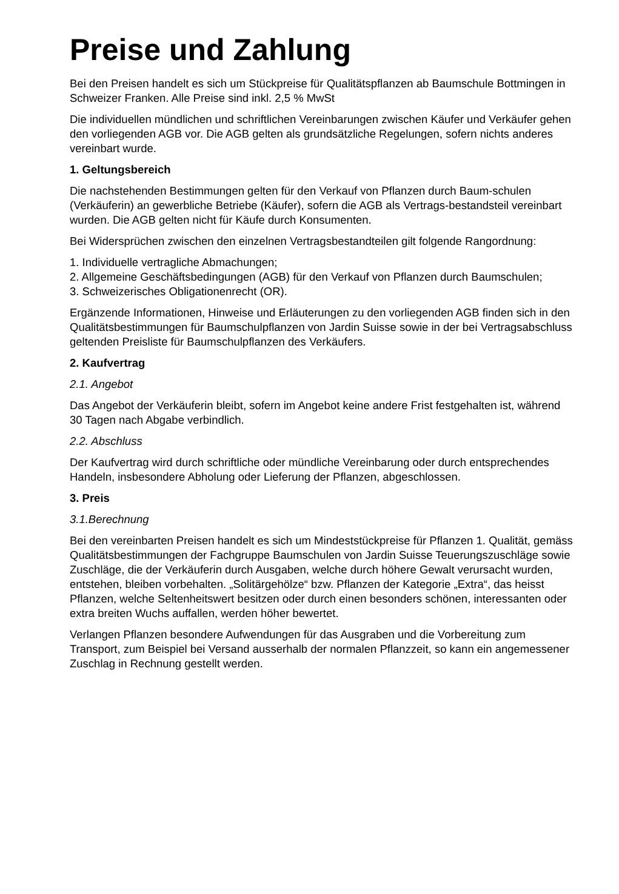Preise und Zahlung
Bei den Preisen handelt es sich um Stückpreise für Qualitätspflanzen ab Baumschule Bottmingen in Schweizer Franken. Alle Preise sind inkl. 2,5 % MwSt
Die individuellen mündlichen und schriftlichen Vereinbarungen zwischen Käufer und Verkäufer gehen den vorliegenden AGB vor. Die AGB gelten als grundsätzliche Regelungen, sofern nichts anderes vereinbart wurde.
1. Geltungsbereich
Die nachstehenden Bestimmungen gelten für den Verkauf von Pflanzen durch Baum-schulen (Verkäuferin) an gewerbliche Betriebe (Käufer), sofern die AGB als Vertrags-bestandsteil vereinbart wurden. Die AGB gelten nicht für Käufe durch Konsumenten.
Bei Widersprüchen zwischen den einzelnen Vertragsbestandteilen gilt folgende Rangordnung:
1. Individuelle vertragliche Abmachungen;
2. Allgemeine Geschäftsbedingungen (AGB) für den Verkauf von Pflanzen durch Baumschulen;
3. Schweizerisches Obligationenrecht (OR).
Ergänzende Informationen, Hinweise und Erläuterungen zu den vorliegenden AGB finden sich in den Qualitätsbestimmungen für Baumschulpflanzen von Jardin Suisse sowie in der bei Vertragsabschluss geltenden Preisliste für Baumschulpflanzen des Verkäufers.
2. Kaufvertrag
2.1. Angebot
Das Angebot der Verkäuferin bleibt, sofern im Angebot keine andere Frist festgehalten ist, während 30 Tagen nach Abgabe verbindlich.
2.2. Abschluss
Der Kaufvertrag wird durch schriftliche oder mündliche Vereinbarung oder durch entsprechendes Handeln, insbesondere Abholung oder Lieferung der Pflanzen, abgeschlossen.
3. Preis
3.1.Berechnung
Bei den vereinbarten Preisen handelt es sich um Mindeststückpreise für Pflanzen 1. Qualität, gemäss Qualitätsbestimmungen der Fachgruppe Baumschulen von Jardin Suisse Teuerungszuschläge sowie Zuschläge, die der Verkäuferin durch Ausgaben, welche durch höhere Gewalt verursacht wurden, entstehen, bleiben vorbehalten. „Solitärgehölze“ bzw. Pflanzen der Kategorie „Extra“, das heisst Pflanzen, welche Seltenheitswert besitzen oder durch einen besonders schönen, interessanten oder extra breiten Wuchs auffallen, werden höher bewertet.
Verlangen Pflanzen besondere Aufwendungen für das Ausgraben und die Vorbereitung zum Transport, zum Beispiel bei Versand ausserhalb der normalen Pflanzzeit, so kann ein angemessener Zuschlag in Rechnung gestellt werden.